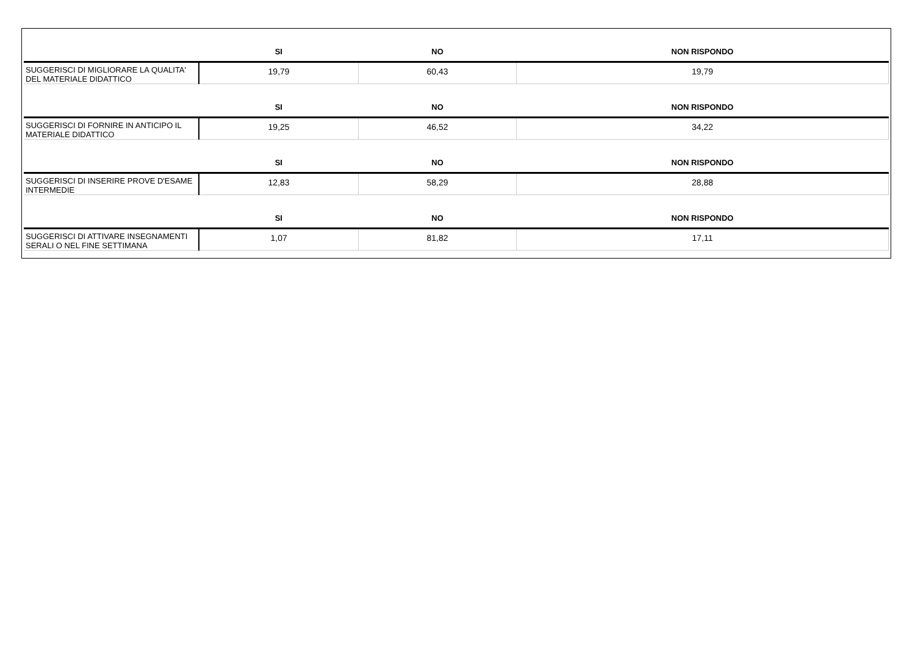| | SI | NO | NON RISPONDO |
| --- | --- | --- | --- |
| SUGGERISCI DI MIGLIORARE LA QUALITA' DEL MATERIALE DIDATTICO | 19,79 | 60,43 | 19,79 |
| | SI | NO | NON RISPONDO |
| SUGGERISCI DI FORNIRE IN ANTICIPO IL MATERIALE DIDATTICO | 19,25 | 46,52 | 34,22 |
| | SI | NO | NON RISPONDO |
| SUGGERISCI DI INSERIRE PROVE D'ESAME INTERMEDIE | 12,83 | 58,29 | 28,88 |
| | SI | NO | NON RISPONDO |
| SUGGERISCI DI ATTIVARE INSEGNAMENTI SERALI O NEL FINE SETTIMANA | 1,07 | 81,82 | 17,11 |